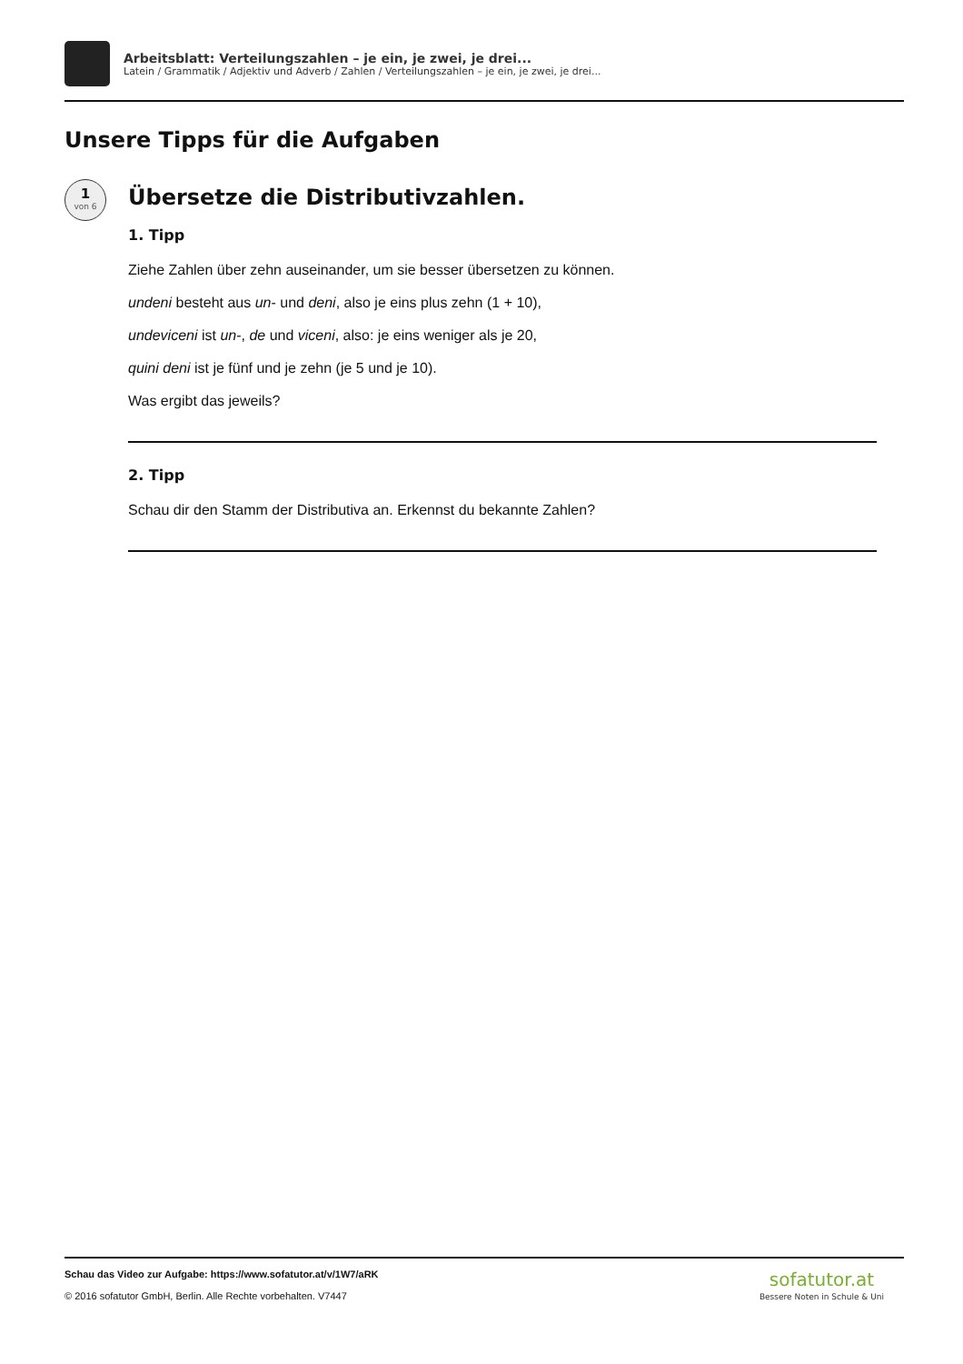Arbeitsblatt: Verteilungszahlen – je ein, je zwei, je drei...
Latein / Grammatik / Adjektiv und Adverb / Zahlen / Verteilungszahlen – je ein, je zwei, je drei...
Unsere Tipps für die Aufgaben
1
von 6
Übersetze die Distributivzahlen.
1. Tipp
Ziehe Zahlen über zehn auseinander, um sie besser übersetzen zu können.
undeni besteht aus un- und deni, also je eins plus zehn (1 + 10),
undeviceni ist un-, de und viceni, also: je eins weniger als je 20,
quini deni ist je fünf und je zehn (je 5 und je 10).
Was ergibt das jeweils?
2. Tipp
Schau dir den Stamm der Distributiva an. Erkennst du bekannte Zahlen?
Schau das Video zur Aufgabe: https://www.sofatutor.at/v/1W7/aRK
© 2016 sofatutor GmbH, Berlin. Alle Rechte vorbehalten. V7447
sofatutor.at
Bessere Noten in Schule & Uni